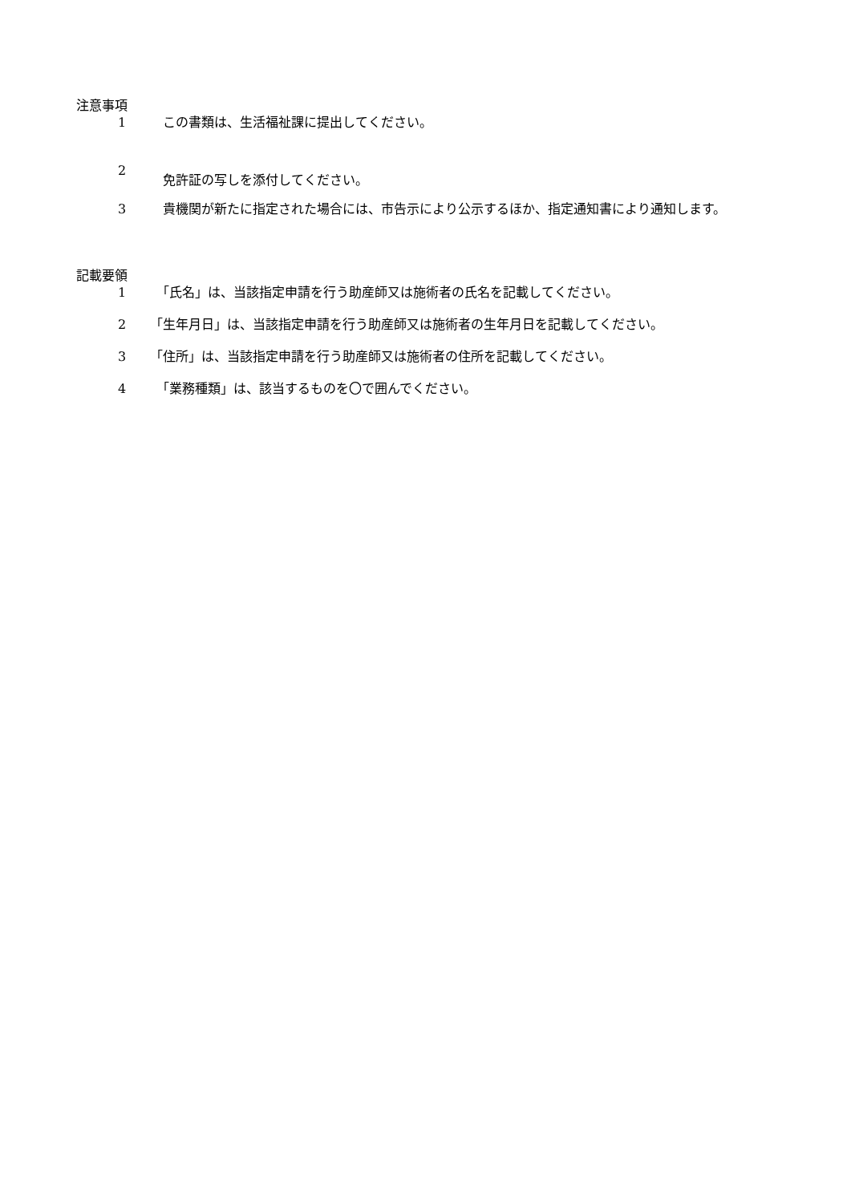注意事項
1　この書類は、生活福祉課に提出してください。
2　免許証の写しを添付してください。
3　貴機関が新たに指定された場合には、市告示により公示するほか、指定通知書により通知します。
記載要領
1　「氏名」は、当該指定申請を行う助産師又は施術者の氏名を記載してください。
2 「生年月日」は、当該指定申請を行う助産師又は施術者の生年月日を記載してください。
3 「住所」は、当該指定申請を行う助産師又は施術者の住所を記載してください。
4　「業務種類」は、該当するものを〇で囲んでください。